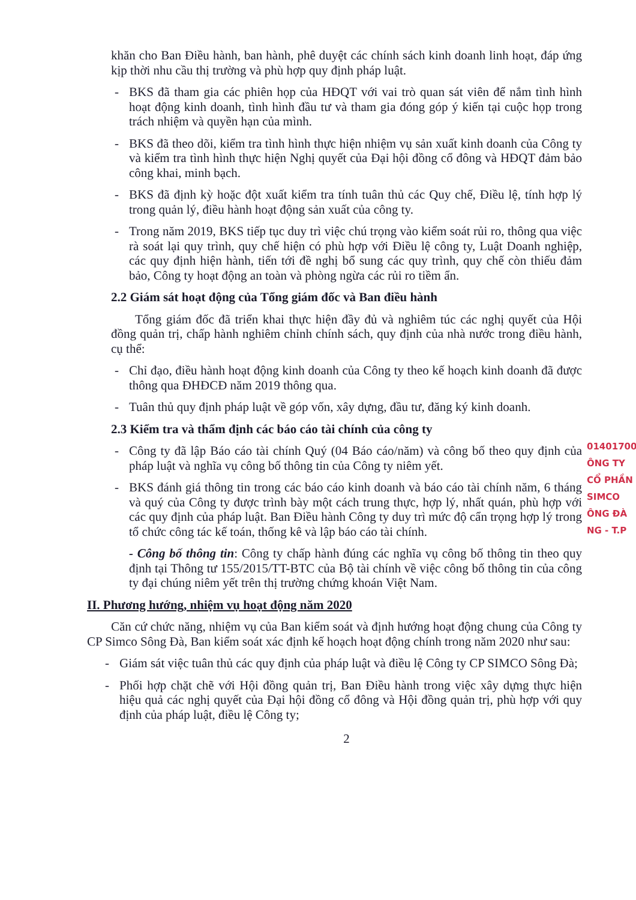khăn cho Ban Điều hành, ban hành, phê duyệt các chính sách kinh doanh linh hoạt, đáp ứng kịp thời nhu cầu thị trường và phù hợp quy định pháp luật.
- BKS đã tham gia các phiên họp của HĐQT với vai trò quan sát viên để nắm tình hình hoạt động kinh doanh, tình hình đầu tư và tham gia đóng góp ý kiến tại cuộc họp trong trách nhiệm và quyền hạn của mình.
- BKS đã theo dõi, kiểm tra tình hình thực hiện nhiệm vụ sản xuất kinh doanh của Công ty và kiểm tra tình hình thực hiện Nghị quyết của Đại hội đồng cổ đông và HĐQT đảm bảo công khai, minh bạch.
- BKS đã định kỳ hoặc đột xuất kiểm tra tính tuân thủ các Quy chế, Điều lệ, tính hợp lý trong quản lý, điều hành hoạt động sản xuất của công ty.
- Trong năm 2019, BKS tiếp tục duy trì việc chú trọng vào kiểm soát rủi ro, thông qua việc rà soát lại quy trình, quy chế hiện có phù hợp với Điều lệ công ty, Luật Doanh nghiệp, các quy định hiện hành, tiến tới đề nghị bổ sung các quy trình, quy chế còn thiếu đảm bảo, Công ty hoạt động an toàn và phòng ngừa các rủi ro tiềm ẩn.
2.2 Giám sát hoạt động của Tổng giám đốc và Ban điều hành
Tổng giám đốc đã triển khai thực hiện đầy đủ và nghiêm túc các nghị quyết của Hội đồng quản trị, chấp hành nghiêm chỉnh chính sách, quy định của nhà nước trong điều hành, cụ thể:
- Chỉ đạo, điều hành hoạt động kinh doanh của Công ty theo kế hoạch kinh doanh đã được thông qua ĐHĐCĐ năm 2019 thông qua.
- Tuân thủ quy định pháp luật về góp vốn, xây dựng, đầu tư, đăng ký kinh doanh.
2.3 Kiểm tra và thẩm định các báo cáo tài chính của công ty
- Công ty đã lập Báo cáo tài chính Quý (04 Báo cáo/năm) và công bố theo quy định của pháp luật và nghĩa vụ công bố thông tin của Công ty niêm yết.
- BKS đánh giá thông tin trong các báo cáo kinh doanh và báo cáo tài chính năm, 6 tháng và quý của Công ty được trình bày một cách trung thực, hợp lý, nhất quán, phù hợp với các quy định của pháp luật. Ban Điều hành Công ty duy trì mức độ cẩn trọng hợp lý trong tổ chức công tác kế toán, thống kê và lập báo cáo tài chính.
- Công bố thông tin: Công ty chấp hành đúng các nghĩa vụ công bố thông tin theo quy định tại Thông tư 155/2015/TT-BTC của Bộ tài chính về việc công bố thông tin của công ty đại chúng niêm yết trên thị trường chứng khoán Việt Nam.
II. Phương hướng, nhiệm vụ hoạt động năm 2020
Căn cứ chức năng, nhiệm vụ của Ban kiểm soát và định hướng hoạt động chung của Công ty CP Simco Sông Đà, Ban kiểm soát xác định kế hoạch hoạt động chính trong năm 2020 như sau:
- Giám sát việc tuân thủ các quy định của pháp luật và điều lệ Công ty CP SIMCO Sông Đà;
- Phối hợp chặt chẽ với Hội đồng quản trị, Ban Điều hành trong việc xây dựng thực hiện hiệu quả các nghị quyết của Đại hội đồng cổ đông và Hội đồng quản trị, phù hợp với quy định của pháp luật, điều lệ Công ty;
2
01401700
ÔNG TY
CỔ PHẦN
SIMCO
ÔNG ĐÀ
NG - T.P